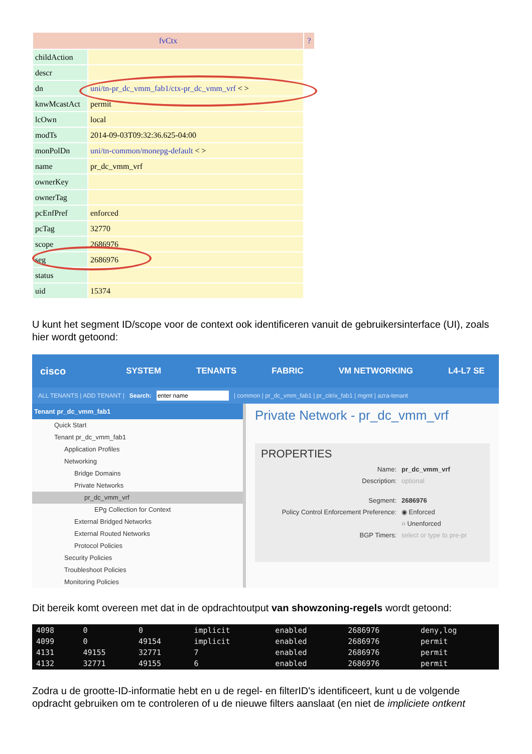| fvCtx | | ? |
| --- | --- | --- |
| childAction | | |
| descr | | |
| dn | uni/tn-pr_dc_vmm_fab1/ctx-pr_dc_vmm_vrf < > | |
| knwMcastAct | permit | |
| lcOwn | local | |
| modTs | 2014-09-03T09:32:36.625-04:00 | |
| monPolDn | uni/tn-common/monepg-default < > | |
| name | pr_dc_vmm_vrf | |
| ownerKey | | |
| ownerTag | | |
| pcEnfPref | enforced | |
| pcTag | 32770 | |
| scope | 2686976 | |
| seg | 2686976 | |
| status | | |
| uid | 15374 | |
U kunt het segment ID/scope voor de context ook identificeren vanuit de gebruikersinterface (UI), zoals hier wordt getoond:
cisco SYSTEM TENANTS FABRIC VM NETWORKING L4-L7 SE
ALL TENANTS | ADD TENANT | Search: | common | pr_dc_vmm_fab1 | pr_citrix_fab1 | mgmt | azra-tenant
Tenant pr_dc_vmm_fab1
Quick Start
Tenant pr_dc_vmm_fab1
Application Profiles
Networking
Bridge Domains
Private Networks
pr_dc_vmm_vrf
EPg Collection for Context
External Bridged Networks
External Routed Networks
Protocol Policies
Security Policies
Troubleshoot Policies
Monitoring Policies
Private Network - pr_dc_vmm_vrf
PROPERTIES
Name: pr_dc_vmm_vrf
Description: optional
Segment: 2686976
Policy Control Enforcement Preference: ◉ Enforced
○ Unenforced
BGP Timers: select or type to pre-pr
Dit bereik komt overeen met dat in de opdrachtoutput van showzoning-regels wordt getoond:
| 4098 | 0 | 0 | implicit | enabled | 2686976 | deny,log |
| 4099 | 0 | 49154 | implicit | enabled | 2686976 | permit |
| 4131 | 49155 | 32771 | 7 | enabled | 2686976 | permit |
| 4132 | 32771 | 49155 | 6 | enabled | 2686976 | permit |
Zodra u de grootte-ID-informatie hebt en u de regel- en filterID's identificeert, kunt u de volgende opdracht gebruiken om te controleren of u de nieuwe filters aanslaat (en niet de impliciete ontkent